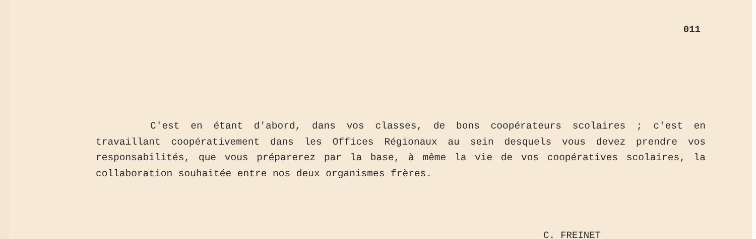011
C'est en étant d'abord, dans vos classes, de bons coopérateurs scolaires ; c'est en travaillant coopérativement dans les Offices Régionaux au sein desquels vous devez prendre vos responsabilités, que vous préparerez par la base, à même la vie de vos coopératives scolaires, la collaboration souhaitée entre nos deux organismes frères.
C. FREINET